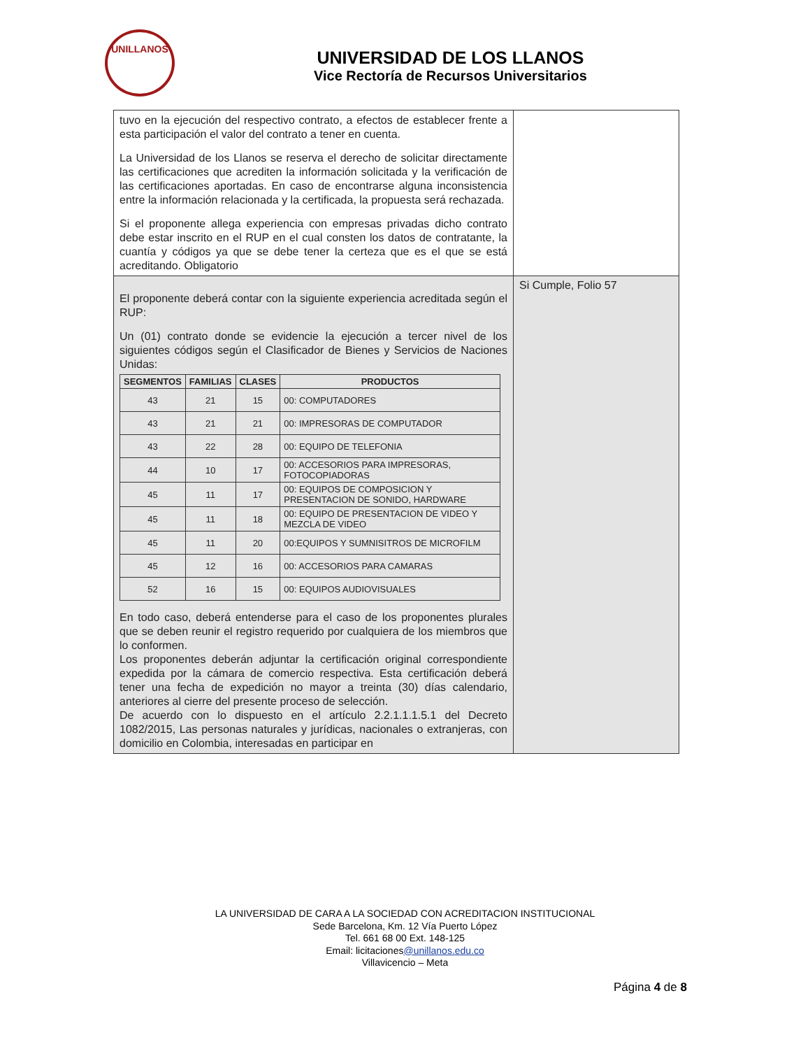UNILLANOS
UNIVERSIDAD DE LOS LLANOS
Vice Rectoría de Recursos Universitarios
| tuvo en la ejecución del respectivo contrato, a efectos de establecer frente a esta participación el valor del contrato a tener en cuenta. La Universidad de los Llanos se reserva el derecho de solicitar directamente las certificaciones que acrediten la información solicitada y la verificación de las certificaciones aportadas. En caso de encontrarse alguna inconsistencia entre la información relacionada y la certificada, la propuesta será rechazada. Si el proponente allega experiencia con empresas privadas dicho contrato debe estar inscrito en el RUP en el cual consten los datos de contratante, la cuantía y códigos ya que se debe tener la certeza que es el que se está acreditando. Obligatorio | |
| El proponente deberá contar con la siguiente experiencia acreditada según el RUP: Un (01) contrato donde se evidencie la ejecución a tercer nivel de los siguientes códigos según el Clasificador de Bienes y Servicios de Naciones Unidas: / SEGMENTOS / FAMILIAS / CLASES / PRODUCTOS / / --- / --- / --- / --- / / 43 / 21 / 15 / 00: COMPUTADORES / / 43 / 21 / 21 / 00: IMPRESORAS DE COMPUTADOR / / 43 / 22 / 28 / 00: EQUIPO DE TELEFONIA / / 44 / 10 / 17 / 00: ACCESORIOS PARA IMPRESORAS, FOTOCOPIADORAS / / 45 / 11 / 17 / 00: EQUIPOS DE COMPOSICION Y PRESENTACION DE SONIDO, HARDWARE / / 45 / 11 / 18 / 00: EQUIPO DE PRESENTACION DE VIDEO Y MEZCLA DE VIDEO / / 45 / 11 / 20 / 00:EQUIPOS Y SUMNISITROS DE MICROFILM / / 45 / 12 / 16 / 00: ACCESORIOS PARA CAMARAS / / 52 / 16 / 15 / 00: EQUIPOS AUDIOVISUALES / En todo caso, deberá entenderse para el caso de los proponentes plurales que se deben reunir el registro requerido por cualquiera de los miembros que lo conformen. Los proponentes deberán adjuntar la certificación original correspondiente expedida por la cámara de comercio respectiva. Esta certificación deberá tener una fecha de expedición no mayor a treinta (30) días calendario, anteriores al cierre del presente proceso de selección. De acuerdo con lo dispuesto en el artículo 2.2.1.1.1.5.1 del Decreto 1082/2015, Las personas naturales y jurídicas, nacionales o extranjeras, con domicilio en Colombia, interesadas en participar en | Si Cumple, Folio 57 |
LA UNIVERSIDAD DE CARA A LA SOCIEDAD CON ACREDITACION INSTITUCIONAL
Sede Barcelona, Km. 12 Vía Puerto López
Tel. 661 68 00 Ext. 148-125
Email: licitaciones@unillanos.edu.co
Villavicencio – Meta
Página 4 de 8